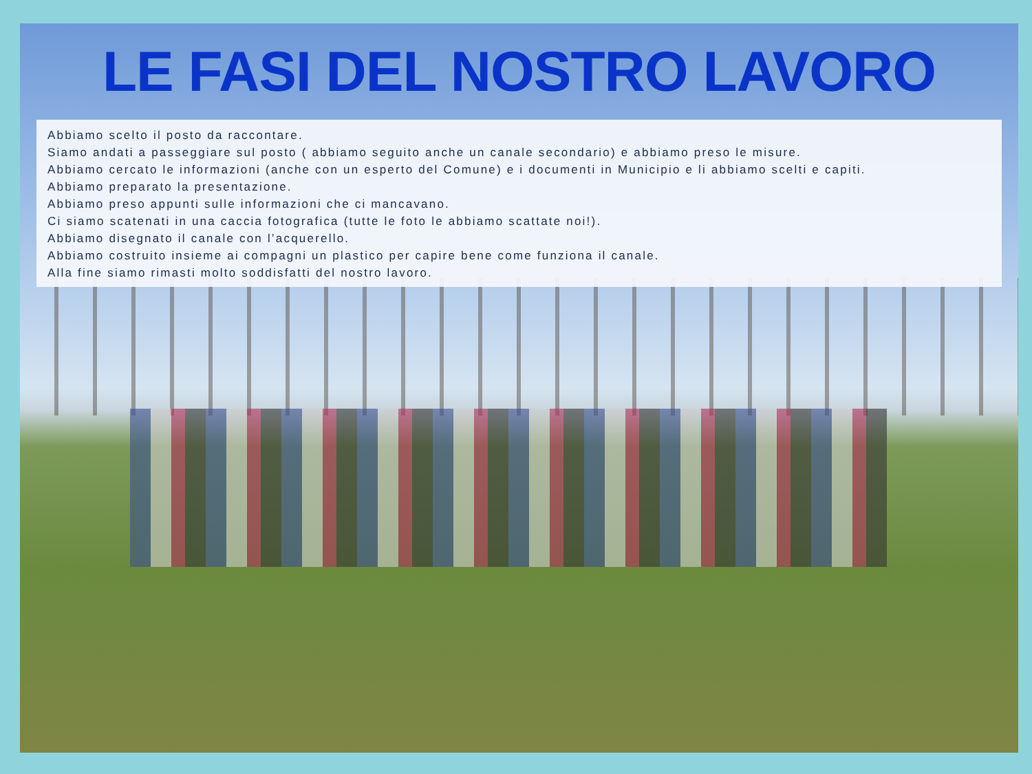LE FASI DEL NOSTRO LAVORO
Abbiamo scelto il posto da raccontare.
Siamo andati a passeggiare sul posto ( abbiamo seguito anche un canale secondario) e abbiamo preso le misure.
Abbiamo cercato le informazioni (anche con un esperto del Comune) e i documenti in Municipio e li abbiamo scelti e capiti.
Abbiamo preparato la presentazione.
Abbiamo preso appunti sulle informazioni che ci mancavano.
Ci siamo scatenati in una caccia fotografica (tutte le foto le abbiamo scattate noi!).
Abbiamo disegnato il canale con l’acquerello.
Abbiamo costruito insieme ai compagni un plastico per capire bene come funziona il canale.
Alla fine siamo rimasti molto soddisfatti del nostro lavoro.